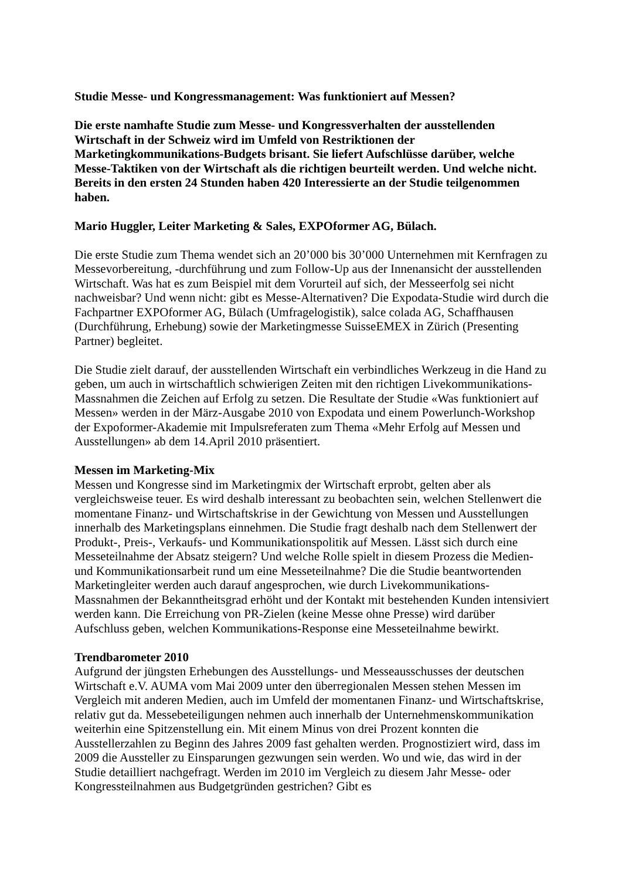Studie Messe- und Kongressmanagement: Was funktioniert auf Messen?
Die erste namhafte Studie zum Messe- und Kongressverhalten der ausstellenden Wirtschaft in der Schweiz wird im Umfeld von Restriktionen der Marketingkommunikations-Budgets brisant. Sie liefert Aufschlüsse darüber, welche Messe-Taktiken von der Wirtschaft als die richtigen beurteilt werden. Und welche nicht. Bereits in den ersten 24 Stunden haben 420 Interessierte an der Studie teilgenommen haben.
Mario Huggler, Leiter Marketing & Sales, EXPOformer AG, Bülach.
Die erste Studie zum Thema wendet sich an 20’000 bis 30’000 Unternehmen mit Kernfragen zu Messevorbereitung, -durchführung und zum Follow-Up aus der Innenansicht der ausstellenden Wirtschaft. Was hat es zum Beispiel mit dem Vorurteil auf sich, der Messeerfolg sei nicht nachweisbar? Und wenn nicht: gibt es Messe-Alternativen? Die Expodata-Studie wird durch die Fachpartner EXPOformer AG, Bülach (Umfragelogistik), salce colada AG, Schaffhausen (Durchführung, Erhebung) sowie der Marketingmesse SuisseEMEX in Zürich (Presenting Partner) begleitet.
Die Studie zielt darauf, der ausstellenden Wirtschaft ein verbindliches Werkzeug in die Hand zu geben, um auch in wirtschaftlich schwierigen Zeiten mit den richtigen Livekommunikations-Massnahmen die Zeichen auf Erfolg zu setzen. Die Resultate der Studie «Was funktioniert auf Messen» werden in der März-Ausgabe 2010 von Expodata und einem Powerlunch-Workshop der Expoformer-Akademie mit Impulsreferaten zum Thema «Mehr Erfolg auf Messen und Ausstellungen» ab dem 14.April 2010 präsentiert.
Messen im Marketing-Mix
Messen und Kongresse sind im Marketingmix der Wirtschaft erprobt, gelten aber als vergleichsweise teuer. Es wird deshalb interessant zu beobachten sein, welchen Stellenwert die momentane Finanz- und Wirtschaftskrise in der Gewichtung von Messen und Ausstellungen innerhalb des Marketingsplans einnehmen. Die Studie fragt deshalb nach dem Stellenwert der Produkt-, Preis-, Verkaufs- und Kommunikationspolitik auf Messen. Lässt sich durch eine Messeteilnahme der Absatz steigern? Und welche Rolle spielt in diesem Prozess die Medien- und Kommunikationsarbeit rund um eine Messeteilnahme? Die die Studie beantwortenden Marketingleiter werden auch darauf angesprochen, wie durch Livekommunikations-Massnahmen der Bekanntheitsgrad erhöht und der Kontakt mit bestehenden Kunden intensiviert werden kann. Die Erreichung von PR-Zielen (keine Messe ohne Presse) wird darüber Aufschluss geben, welchen Kommunikations-Response eine Messeteilnahme bewirkt.
Trendbarometer 2010
Aufgrund der jüngsten Erhebungen des Ausstellungs- und Messeausschusses der deutschen Wirtschaft e.V. AUMA vom Mai 2009 unter den überregionalen Messen stehen Messen im Vergleich mit anderen Medien, auch im Umfeld der momentanen Finanz- und Wirtschaftskrise, relativ gut da. Messebeteiligungen nehmen auch innerhalb der Unternehmenskommunikation weiterhin eine Spitzenstellung ein. Mit einem Minus von drei Prozent konnten die Ausstellerzahlen zu Beginn des Jahres 2009 fast gehalten werden. Prognostiziert wird, dass im 2009 die Aussteller zu Einsparungen gezwungen sein werden. Wo und wie, das wird in der Studie detailliert nachgefragt. Werden im 2010 im Vergleich zu diesem Jahr Messe- oder Kongressteilnahmen aus Budgetgründen gestrichen? Gibt es